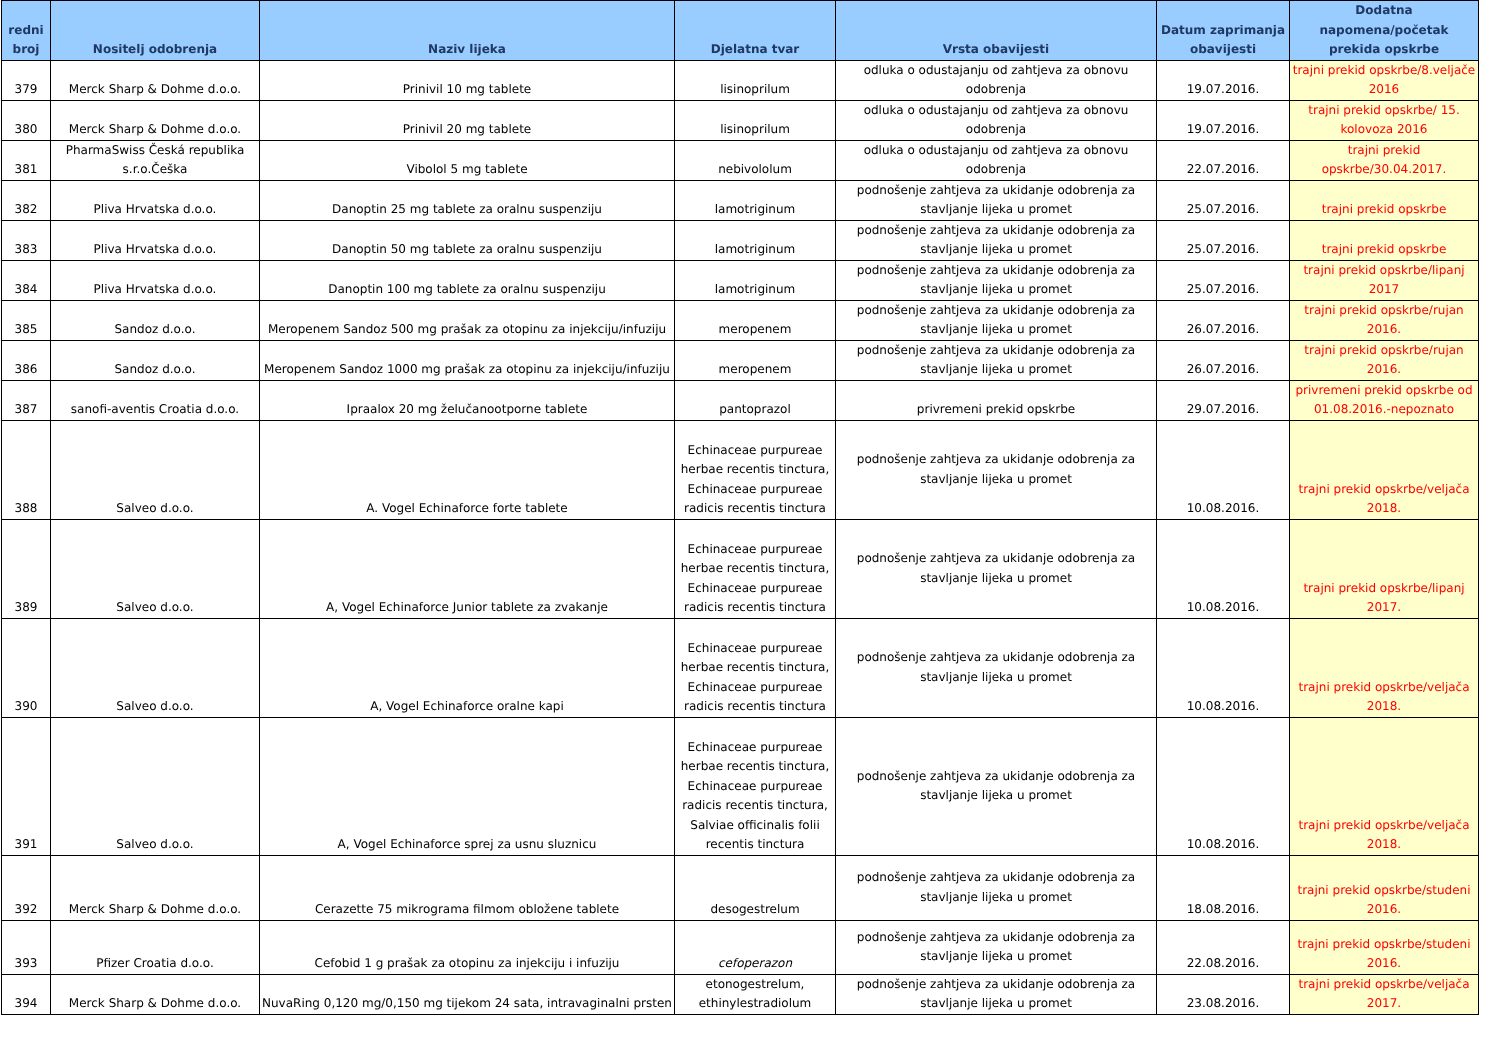| redni broj | Nositelj odobrenja | Naziv lijeka | Djelatna tvar | Vrsta obavijesti | Datum zaprimanja obavijesti | Dodatna napomena/početak prekida opskrbe |
| --- | --- | --- | --- | --- | --- | --- |
| 379 | Merck Sharp & Dohme d.o.o. | Prinivil 10 mg tablete | lisinoprilum | odluka o odustajanju od zahtjeva za obnovu odobrenja | 19.07.2016. | trajni prekid opskrbe/8.veljače 2016 |
| 380 | Merck Sharp & Dohme d.o.o. | Prinivil 20 mg tablete | lisinoprilum | odluka o odustajanju od zahtjeva za obnovu odobrenja | 19.07.2016. | trajni prekid opskrbe/ 15. kolovoza 2016 |
| 381 | PharmaSwiss Česká republika s.r.o.Češka | Vibolol 5 mg tablete | nebivololum | odluka o odustajanju od zahtjeva za obnovu odobrenja | 22.07.2016. | trajni prekid opskrbe/30.04.2017. |
| 382 | Pliva Hrvatska d.o.o. | Danoptin 25 mg tablete za oralnu suspenziju | lamotriginum | podnošenje zahtjeva za ukidanje odobrenja za stavljanje lijeka u promet | 25.07.2016. | trajni prekid opskrbe |
| 383 | Pliva Hrvatska d.o.o. | Danoptin 50 mg tablete za oralnu suspenziju | lamotriginum | podnošenje zahtjeva za ukidanje odobrenja za stavljanje lijeka u promet | 25.07.2016. | trajni prekid opskrbe |
| 384 | Pliva Hrvatska d.o.o. | Danoptin 100 mg tablete za oralnu suspenziju | lamotriginum | podnošenje zahtjeva za ukidanje odobrenja za stavljanje lijeka u promet | 25.07.2016. | trajni prekid opskrbe/lipanj 2017 |
| 385 | Sandoz d.o.o. | Meropenem Sandoz 500 mg prašak za otopinu za injekciju/infuziju | meropenem | podnošenje zahtjeva za ukidanje odobrenja za stavljanje lijeka u promet | 26.07.2016. | trajni prekid opskrbe/rujan 2016. |
| 386 | Sandoz d.o.o. | Meropenem Sandoz 1000 mg prašak za otopinu za injekciju/infuziju | meropenem | podnošenje zahtjeva za ukidanje odobrenja za stavljanje lijeka u promet | 26.07.2016. | trajni prekid opskrbe/rujan 2016. |
| 387 | sanofi-aventis Croatia d.o.o. | Ipraalox 20 mg želučanootporne tablete | pantoprazol | privremeni prekid opskrbe | 29.07.2016. | privremeni prekid opskrbe od 01.08.2016.-nepoznato |
| 388 | Salveo d.o.o. | A. Vogel Echinaforce forte tablete | Echinaceae purpureae herbae recentis tinctura, Echinaceae purpureae radicis recentis tinctura | podnošenje zahtjeva za ukidanje odobrenja za stavljanje lijeka u promet | 10.08.2016. | trajni prekid opskrbe/veljača 2018. |
| 389 | Salveo d.o.o. | A, Vogel Echinaforce Junior tablete za zvakanje | Echinaceae purpureae herbae recentis tinctura, Echinaceae purpureae radicis recentis tinctura | podnošenje zahtjeva za ukidanje odobrenja za stavljanje lijeka u promet | 10.08.2016. | trajni prekid opskrbe/lipanj 2017. |
| 390 | Salveo d.o.o. | A, Vogel Echinaforce oralne kapi | Echinaceae purpureae herbae recentis tinctura, Echinaceae purpureae radicis recentis tinctura | podnošenje zahtjeva za ukidanje odobrenja za stavljanje lijeka u promet | 10.08.2016. | trajni prekid opskrbe/veljača 2018. |
| 391 | Salveo d.o.o. | A, Vogel Echinaforce sprej za usnu sluznicu | Echinaceae purpureae herbae recentis tinctura, Echinaceae purpureae radicis recentis tinctura, Salviae officinalis folii recentis tinctura | podnošenje zahtjeva za ukidanje odobrenja za stavljanje lijeka u promet | 10.08.2016. | trajni prekid opskrbe/veljača 2018. |
| 392 | Merck Sharp & Dohme d.o.o. | Cerazette 75 mikrograma filmom obložene tablete | desogestrelum | podnošenje zahtjeva za ukidanje odobrenja za stavljanje lijeka u promet | 18.08.2016. | trajni prekid opskrbe/studeni 2016. |
| 393 | Pfizer Croatia d.o.o. | Cefobid 1 g prašak za otopinu za injekciju i infuziju | cefoperazon | podnošenje zahtjeva za ukidanje odobrenja za stavljanje lijeka u promet | 22.08.2016. | trajni prekid opskrbe/studeni 2016. |
| 394 | Merck Sharp & Dohme d.o.o. | NuvaRing 0,120 mg/0,150 mg tijekom 24 sata, intravaginalni prsten | etonogestrelum, ethinylestradiolum | podnošenje zahtjeva za ukidanje odobrenja za stavljanje lijeka u promet | 23.08.2016. | trajni prekid opskrbe/veljača 2017. |